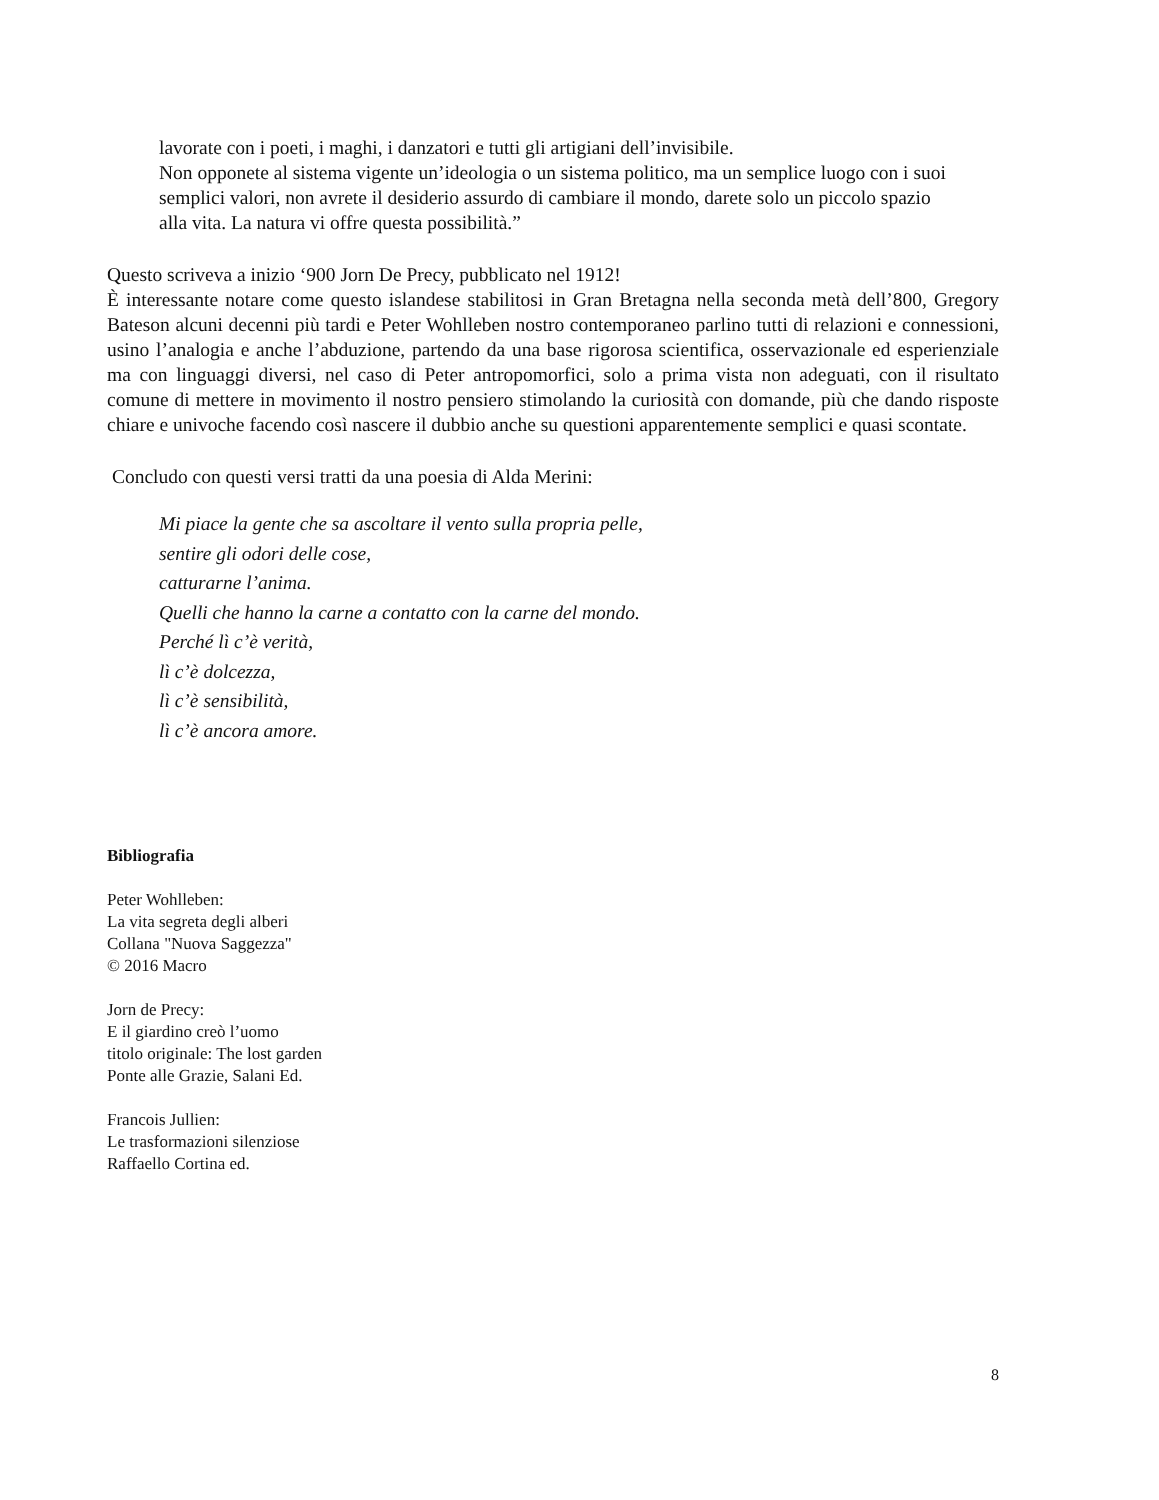lavorate con i poeti, i maghi, i danzatori e tutti gli artigiani dell’invisibile.
Non opponete al sistema vigente un’ideologia o un sistema politico, ma un semplice luogo con i suoi semplici valori, non avrete il desiderio assurdo di cambiare il mondo, darete solo un piccolo spazio alla vita. La natura vi offre questa possibilità.”
Questo scriveva a inizio ‘900 Jorn De Precy, pubblicato nel 1912!
È interessante notare come questo islandese stabilitosi in Gran Bretagna nella seconda metà dell’800, Gregory Bateson alcuni decenni più tardi e Peter Wohlleben nostro contemporaneo parlino tutti di relazioni e connessioni, usino l’analogia e anche l’abduzione, partendo da una base rigorosa scientifica, osservazionale ed esperienziale ma con linguaggi diversi, nel caso di Peter antropomorfici, solo a prima vista non adeguati, con il risultato comune di mettere in movimento il nostro pensiero stimolando la curiosità con domande, più che dando risposte chiare e univoche facendo così nascere il dubbio anche su questioni apparentemente semplici e quasi scontate.
Concludo con questi versi tratti da una poesia di Alda Merini:
Mi piace la gente che sa ascoltare il vento sulla propria pelle,
sentire gli odori delle cose,
catturarne l’anima.
Quelli che hanno la carne a contatto con la carne del mondo.
Perché lì c’è verità,
lì c’è dolcezza,
lì c’è sensibilità,
lì c’è ancora amore.
Bibliografia
Peter Wohlleben:
La vita segreta degli alberi
Collana "Nuova Saggezza"
© 2016 Macro
Jorn de Precy:
E il giardino creò l’uomo
titolo originale: The lost garden
Ponte alle Grazie, Salani Ed.
Francois Jullien:
Le trasformazioni silenziose
Raffaello Cortina ed.
8